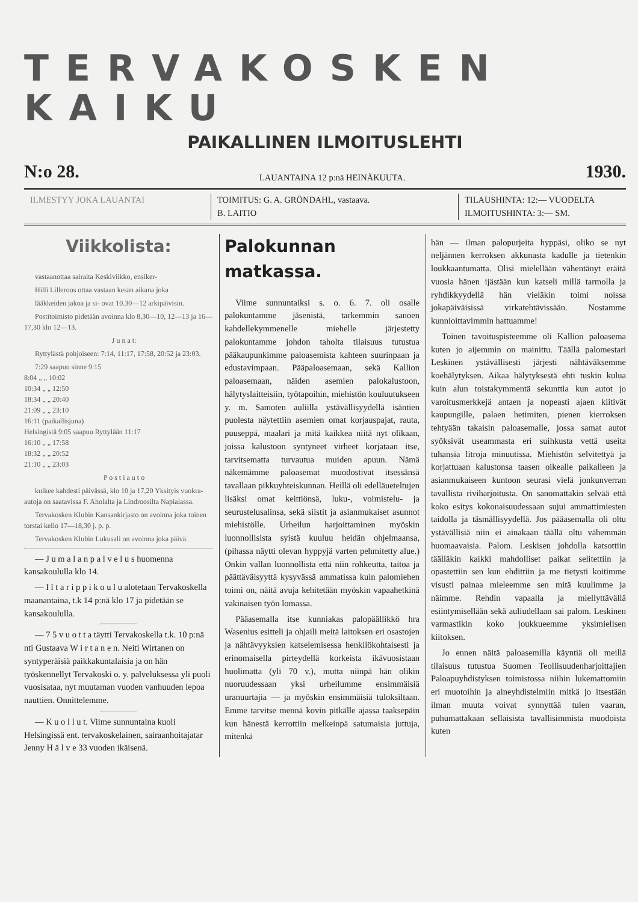TERVAKOSKEN KAIKU
PAIKALLINEN ILMOITUSLEHTI
N:o 28. LAUANTAINA 12 p:nä HEINÄKUUTA. 1930.
ILMESTYY JOKA LAUANTAI TOIMITUS: G. A. GRÖNDAHL, vastaava.
B. LAITIO
TILAUSHINTA: 12:— VUODELTA
ILMOITUSHINTA: 3:— SM.
Viikkolista:
vastaanottaa sairaita Keskiviikko, ensiker-
Hilli Lilleroos ottaa vastaan kesän aikana joka
lääkkeiden jakoa ja si- ovat 10.30—12 arkipäivisin.
Postitoimisto pidetään avoinna klo 8,30—10, 12—13 ja 16—17,30 klo 12—13.
J u n a t:
Ryttylästä pohjoiseen: 7:14, 11:17, 17:58, 20:52 ja 23:03.
7:29 saapuu sinne 9:15
8:04 „ „ 10:02
10:34 „ „ 12:50
18:34 „ „ 20:40
21:09 „ „ 23:10
16:11 (paikallisjuna)
Helsingistä 9:05 saapuu Ryttylään 11:17
16:10 „ „ 17:58
18:32 „ „ 20:52
21:10 „ „ 23:03
P o s t i a u t o
kulkee kahdesti päivässä, klo 10 ja 17,20 Yksityis vuokra-autoja on saatavissa F. Aholalta ja Lindroosilta Napialassa.
Tervakosken Klubin Kansankirjasto on avoinna joka toinen torstai kello 17—18,30 j. p. p.
Tervakosken Klubin Lukusali on avoinna joka päivä.
— J u m a l a n p a l v e l u s huomenna kansakoululla klo 14.
— I l t a r i p p i k o u l u alotetaan Tervakoskella maanantaina, t.k 14 p:nä klo 17 ja pidetään se kansakoululla.
— 7 5 v u o t t a täytti Tervakoskella t.k. 10 p:nä nti Gustaava W i r t a n e n. Neiti Wirtanen on syntyperäisiä paikkakuntalaisia ja on hän työskennellyt Tervakoski o. y. palveluksessa yli puoli vuosisataa, nyt muutaman vuoden vanhuuden lepoa nauttien. Onnittelemme.
— K u o l l u t. Viime sunnuntaina kuoli Helsingissä ent. tervakoskelainen, sairaanhoitajatar Jenny H ä l v e 33 vuoden ikäisenä.
Palokunnan matkassa.
Viime sunnuntaiksi s. o. 6. 7. oli osalle palokuntamme jäsenistä, tarkemmin sanoen kahdellekymmenelle miehelle järjestetty palokuntamme johdon taholta tilaisuus tutustua pääkaupunkimme paloasemista kahteen suurinpaan ja edustavimpaan. Pääpaloasemaan, sekä Kallion paloasemaan, näiden asemien palokalustoon, hälytyslaitteisiin, työtapoihin, miehistön kouluutukseen y. m. Samoten auliilla ystävällisyydellä isäntien puolesta näytettiin asemien omat korjauspajat, rauta, puuseppä, maalari ja mitä kaikkea niitä nyt olikaan, joissa kalustoon syntyneet virheet korjataan itse, tarvitsematta turvautua muiden apuun. Nämä näkemämme paloasemat muodostivat itsessänsä tavallaan pikkuyhteiskunnan. Heillä oli edelläueteltujen lisäksi omat keittiönsä, luku-, voimistelu- ja seurustelusalinsa, sekä siistit ja asianmukaiset asunnot miehistölle. Urheilun harjoittaminen myöskin luonnollisista syistä kuuluu heidän ohjelmaansa, (pihassa näytti olevan hyppyjä varten pehmitetty alue.) Onkin vallan luonnollista että niin rohkeutta, taitoa ja päättäväisyyttä kysyvässä ammatissa kuin palomiehen toimi on, näitä avuja kehitetään myöskin vapaahetkinä vakinaisen työn lomassa.
Pääasemalla itse kunniakas palopäällikkö hra Wasenius esitteli ja ohjaili meitä laitoksen eri osastojen ja nähtävyyksien katselemisessa henkilökohtaisesti ja erinomaisella pirteydellä korkeista ikävuosistaan huolimatta (yli 70 v.), mutta niinpä hän olikin nuoruudessaan yksi urheilumme ensimmäisiä uranuurtajia — ja myöskin ensimmäisiä tuloksiltaan. Emme tarvitse mennä kovin pitkälle ajassa taaksepäin kun hänestä kerrottiin melkeinpä satumaisia juttuja, mitenkä
hän — ilman palopurjeita hyppäsi, oliko se nyt neljännen kerroksen akkunasta kadulle ja tietenkin loukkaantumatta. Olisi mielellään vähentänyt eräitä vuosia hänen ijästään kun katseli millä tarmolla ja ryhdikkyydellä hän vieläkin toimi noissa jokapäiväisissä virkatehtävissään. Nostamme kunnioittavimmin hattuamme!
Toinen tavoituspisteemme oli Kallion paloasema kuten jo aijemmin on mainittu. Täällä palomestari Leskinen ystävällisesti järjesti nähtäväksemme koehälytyksen. Aikaa hälytyksestä ehti tuskin kulua kuin alun toistakymmentä sekunttia kun autot jo varoitusmerkkejä antaen ja nopeasti ajaen kiitivät kaupungille, palaen hetimiten, pienen kierroksen tehtyään takaisin paloasemalle, jossa samat autot syöksivät useammasta eri suihkusta vettä useita tuhansia litroja minuutissa. Miehistön selvitettyä ja korjattuaan kalustonsa taasen oikealle paikalleen ja asianmukaiseen kuntoon seurasi vielä jonkunverran tavallista riviharjoitusta. On sanomattakin selvää että koko esitys kokonaisuudessaan sujui ammattimiesten taidolla ja täsmällisyydellä. Jos pääasemalla oli oltu ystävällisiä niin ei ainakaan täällä oltu vähemmän huomaavaisia. Palom. Leskisen johdolla katsottiin täälläkin kaikki mahdolliset paikat selitettiin ja opastettiin sen kun ehdittiin ja me tietysti koitimme visusti painaa mieleemme sen mitä kuulimme ja näimme. Rehdin vapaalla ja miellyttävällä esiintymisellään sekä auliudellaan sai palom. Leskinen varmastikin koko joukkueemme yksimielisen kiitoksen.
Jo ennen näitä paloasemilla käyntiä oli meillä tilaisuus tutustua Suomen Teollisuudenharjoittajien Paloapuyhdistyksen toimistossa niihin lukemattomiin eri muotoihin ja aineyhdistelmiin mitkä jo itsestään ilman muuta voivat synnyttää tulen vaaran, puhumattakaan sellaisista tavallisimmista muodoista kuten